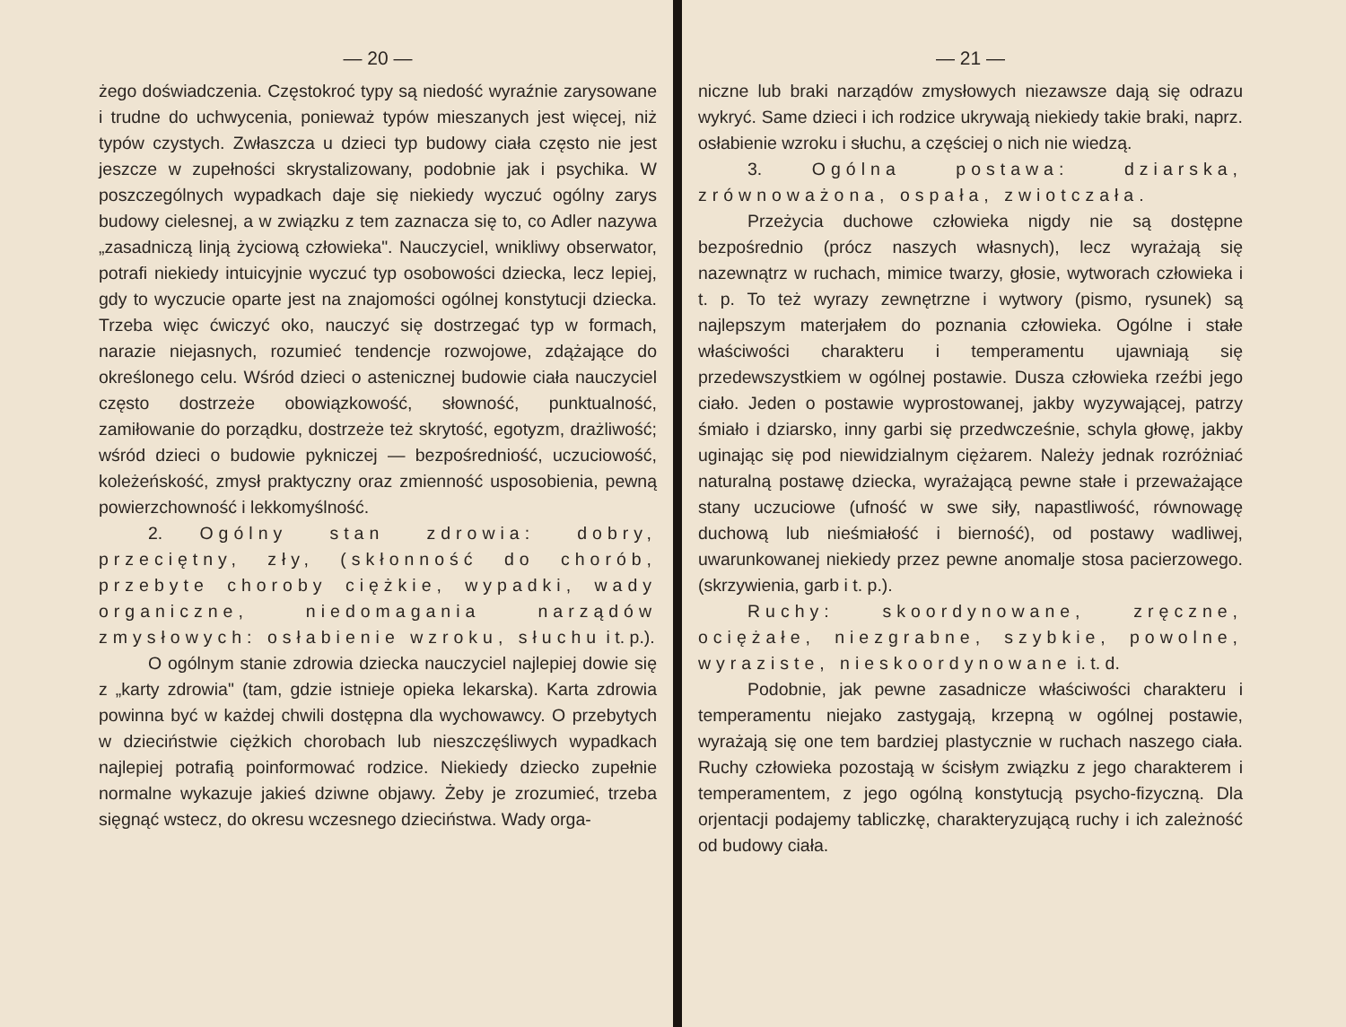— 20 —
żego doświadczenia. Częstokroć typy są niedość wyraźnie zarysowane i trudne do uchwycenia, ponieważ typów mieszanych jest więcej, niż typów czystych. Zwłaszcza u dzieci typ budowy ciała często nie jest jeszcze w zupełności skrystalizowany, podobnie jak i psychika. W poszczególnych wypadkach daje się niekiedy wyczuć ogólny zarys budowy cielesnej, a w związku z tem zaznacza się to, co Adler nazywa „zasadniczą linją życiową człowieka". Nauczyciel, wnikliwy obserwator, potrafi niekiedy intuicyjnie wyczuć typ osobowości dziecka, lecz lepiej, gdy to wyczucie oparte jest na znajomości ogólnej konstytucji dziecka. Trzeba więc ćwiczyć oko, nauczyć się dostrzegać typ w formach, narazie niejasnych, rozumieć tendencje rozwojowe, zdążające do określonego celu. Wśród dzieci o astenicznej budowie ciała nauczyciel często dostrzeże obowiązkowość, słowność, punktualność, zamiłowanie do porządku, dostrzeże też skrytość, egotyzm, drażliwość; wśród dzieci o budowie pykniczej — bezpośredniość, uczuciowość, koleżeńskość, zmysł praktyczny oraz zmienność usposobienia, pewną powierzchowność i lekkomyślność.
2. Ogólny stan zdrowia: dobry, przeciętny, zły, (skłonność do chorób, przebyte choroby ciężkie, wypadki, wady organiczne, niedomagania narządów zmysłowych: osłabienie wzroku, słuchu i t. p.).
O ogólnym stanie zdrowia dziecka nauczyciel najlepiej dowie się z „karty zdrowia" (tam, gdzie istnieje opieka lekarska). Karta zdrowia powinna być w każdej chwili dostępna dla wychowawcy. O przebytych w dzieciństwie ciężkich chorobach lub nieszczęśliwych wypadkach najlepiej potrafią poinformować rodzice. Niekiedy dziecko zupełnie normalne wykazuje jakieś dziwne objawy. Żeby je zrozumieć, trzeba sięgnąć wstecz, do okresu wczesnego dzieciństwa. Wady orga-
— 21 —
niczne lub braki narządów zmysłowych niezawsze dają się odrazu wykryć. Same dzieci i ich rodzice ukrywają niekiedy takie braki, naprz. osłabienie wzroku i słuchu, a częściej o nich nie wiedzą.
3. Ogólna postawa: dziarska, zrównoważona, ospała, zwiotczała.
Przeżycia duchowe człowieka nigdy nie są dostępne bezpośrednio (prócz naszych własnych), lecz wyrażają się nazewnątrz w ruchach, mimice twarzy, głosie, wytworach człowieka i t. p. To też wyrazy zewnętrzne i wytwory (pismo, rysunek) są najlepszym materjałem do poznania człowieka. Ogólne i stałe właściwości charakteru i temperamentu ujawniają się przedewszystkiem w ogólnej postawie. Dusza człowieka rzeźbi jego ciało. Jeden o postawie wyprostowanej, jakby wyzywającej, patrzy śmiało i dziarsko, inny garbi się przedwcześnie, schyla głowę, jakby uginając się pod niewidzialnym ciężarem. Należy jednak rozróżniać naturalną postawę dziecka, wyrażającą pewne stałe i przeważające stany uczuciowe (ufność w swe siły, napastliwość, równowagę duchową lub nieśmiałość i bierność), od postawy wadliwej, uwarunkowanej niekiedy przez pewne anomalje stosa pacierzowego. (skrzywienia, garb i t. p.).
Ruchy: skoordynowane, zręczne, ociężałe, niezgrabne, szybkie, powolne, wyraziste, nieskoordynowane i. t. d.
Podobnie, jak pewne zasadnicze właściwości charakteru i temperamentu niejako zastygają, krzepną w ogólnej postawie, wyrażają się one tem bardziej plastycznie w ruchach naszego ciała. Ruchy człowieka pozostają w ścisłym związku z jego charakterem i temperamentem, z jego ogólną konstytucją psycho-fizyczną. Dla orjentacji podajemy tabliczkę, charakteryzującą ruchy i ich zależność od budowy ciała.